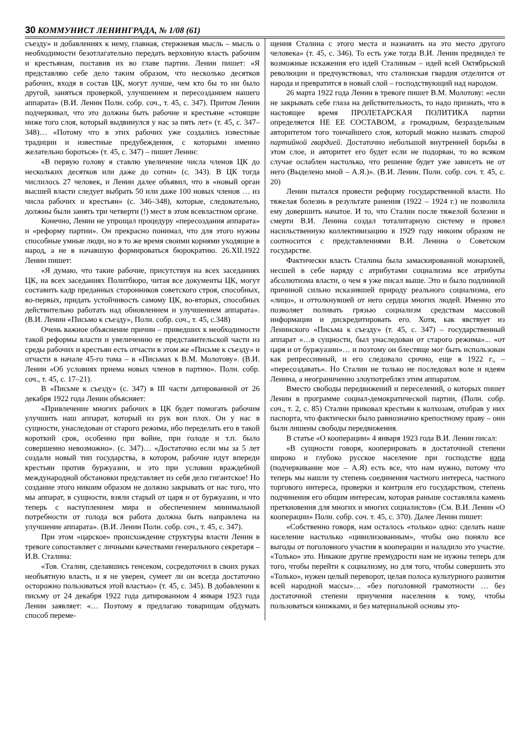30 КОММУНИСТ ЛЕНИНГРАДА, № 1/08 (61)
съезду» и добавлениях к нему, главная, стержневая мысль – мысль о необходимости безотлагательно передать верховную власть рабочим и крестьянам, поставив их во главе партии. Ленин пишет: «Я представляю себе дело таким образом, что несколько десятков рабочих, входя в состав ЦК, могут лучше, чем кто бы то ни было другой, заняться проверкой, улучшением и пересозданием нашего аппарата» (В.И. Ленин Полн. собр. соч., т. 45, с. 347). Притом Ленин подчеркивал, что это должны быть рабочие и крестьяне «стоящие ниже того слоя, который выдвинулся у нас за пять лет» (т. 45, с. 347–348)… «Потому что в этих рабочих уже создались известные традиции и известные предубеждения, с которыми именно желательно бороться» (т. 45, с. 347) – пишет Ленин:
«В первую голову я ставлю увеличение числа членов ЦК до нескольких десятков или даже до сотни» (с. 343). В ЦК тогда числилось 27 человек, и Ленин далее объявил, что в «новый орган высшей власти следует выбрать 50 или даже 100 новых членов … из числа рабочих и крестьян» (с. 346–348), которые, следовательно, должны были занять три четверти (!) мест в этом всевластном органе.
Конечно, Ленин не упрощал процедуру «пересоздания аппарата» и «реформу партии». Он прекрасно понимал, что для этого нужны способные умные люди, но в то же время своими корнями уходящие в народ, а не в начавшую формироваться бюрократию. 26.XII.1922 Ленин пишет:
«Я думаю, что такие рабочие, присутствуя на всех заседаниях ЦК, на всех заседаниях Политбюро, читая все документы ЦК, могут составить кадр преданных сторонников советского строя, способных, во-первых, придать устойчивость самому ЦК, во-вторых, способных действительно работать над обновлением и улучшением аппарата». (В.И. Ленин «Письмо к съезду», Полн. собр. соч., т. 45, с.348)
Очень важное объяснение причин – приведших к необходимости такой реформы власти и увеличению ее представительской части из среды рабочих и крестьян есть отчасти в этом же «Письме к съезду» и отчасти в начале 45-го тома – в «Письмах к В.М. Молотову». (В.И. Ленин «Об условиях приема новых членов в партию». Полн. собр. соч., т. 45, с. 17–21).
В «Письме к съезду» (с. 347) в III части датированной от 26 декабря 1922 года Ленин объясняет:
«Привлечение многих рабочих в ЦК будет помогать рабочим улучшить наш аппарат, который из рук вон плох. Он у нас в сущности, унаследован от старого режима, ибо переделать его в такой короткий срок, особенно при войне, при голоде и т.п. было совершенно невозможно». (с. 347)… «Достаточно если мы за 5 лет создали новый тип государства, в котором, рабочие идут впереди крестьян против буржуазии, и это при условии враждебной международной обстановки представляет из себя дело гигантское! Но создание этого никоим образом не должно закрывать от нас того, что мы аппарат, в сущности, взяли старый от царя и от буржуазии, и что теперь с наступлением мира и обеспечением минимальной потребности от голода вся работа должна быть направлена на улучшение аппарата». (В.И. Ленин Полн. собр. соч., т. 45, с. 347).
При этом «царское» происхождение структуры власти Ленин в тревоге сопоставляет с личными качествами генерального секретаря – И.В. Сталина:
«Тов. Сталин, сделавшись генсеком, сосредоточил в своих руках необъятную власть, и я не уверен, сумеет ли он всегда достаточно осторожно пользоваться этой властью» (т. 45, с. 345). В добавлении к письму от 24 декабря 1922 года датированном 4 января 1923 года Ленин заявляет: «… Поэтому я предлагаю товарищам обдумать способ переме-
щения Сталина с этого места и назначить на это место другого человека» (т. 45, с. 346). То есть уже тогда В.И. Ленин предвидел те возможные искажения его идей Сталиным – идей всей Октябрьской революции и предчувствовал, что сталинская гвардия отделится от народа и превратится в новый слой – господствующий над народом.
26 марта 1922 года Ленин в тревоге пишет В.М. Молотову: «если не закрывать себе глаза на действительность, то надо признать, что в настоящее время ПРОЛЕТАРСКАЯ ПОЛИТИКА партии определяется НЕ ЕЕ СОСТАВОМ, а громадным, безраздельным авторитетом того тончайшего слоя, который можно назвать старой партийной гвардией. Достаточно небольшой внутренней борьбы в этом слое, и авторитет его будет если не подорван, то во всяком случае ослаблен настолько, что решение будет уже зависеть не от него (Выделено мной – А.Я.)». (В.И. Ленин. Полн. собр. соч. т. 45, с. 20)
Ленин пытался провести реформу государственной власти. Но тяжелая болезнь в результате ранения (1922 – 1924 г.) не позволила ему довершить начатое. И то, что Сталин после тяжелой болезни и смерти В.И. Ленина создал тоталитарную систему и провел насильственную коллективизацию в 1929 году никоим образом не соотносится с представлениями В.И. Ленина о Советском государстве.
Фактически власть Сталина была замаскированной монархией, несшей в себе наряду с атрибутами социализма все атрибуты абсолютизма власти, о чем я уже писал выше. Это и было подлинной причиной сильно исказившей природу реального социализма, его «лицо», и оттолкнувшей от него сердца многих людей. Именно это позволяет поливать грязью социализм средствам массовой информации и дискредитировать его. Хотя, как явствует из Ленинского «Письма к съезду» (т. 45, с. 347) – государственный аппарат «…в сущности, был унаследован от старого режима»... «от царя и от буржуазии»… и поэтому он блестяще мог быть использован как репрессивный, и его следовало срочно, еще в 1922 г., – «пересоздавать». Но Сталин не только не последовал воле и идеям Ленина, а неограниченно злоупотреблял этим аппаратом.
Вместо свободы передвижений и переселений, о которых пишет Ленин в программе социал-демократической партии, (Полн. собр. соч., т. 2, с. 85) Сталин приковал крестьян к колхозам, отобрав у них паспорта, что фактически было равнозначно крепостному праву – они были лишены свободы передвижения.
В статье «О кооперации» 4 января 1923 года В.И. Ленин писал:
«В сущности говоря, кооперировать в достаточной степени широко и глубоко русское население при господстве нэпа (подчеркивание мое – А.Я) есть все, что нам нужно, потому что теперь мы нашли ту степень соединения частного интереса, частного торгового интереса, проверки и контроля его государством, степень подчинения его общим интересам, которая раньше составляла камень преткновения для многих и многих социалистов» (См. В.И. Ленин «О кооперации» Полн. собр. соч. т. 45, с. 370). Далее Ленин пишет:
«Собственно говоря, нам осталось «только» одно: сделать наше население настолько «цивилизованным», чтобы оно поняло все выгоды от поголовного участия в кооперации и наладило это участие. «Только» это. Никакие другие премудрости нам не нужны теперь для того, чтобы перейти к социализму, но для того, чтобы совершить это «Только», нужен целый переворот, целая полоса культурного развития всей народной массы»… «без поголовной грамотности … без достаточной степени приучения населения к тому, чтобы пользоваться книжками, и без материальной основы это-